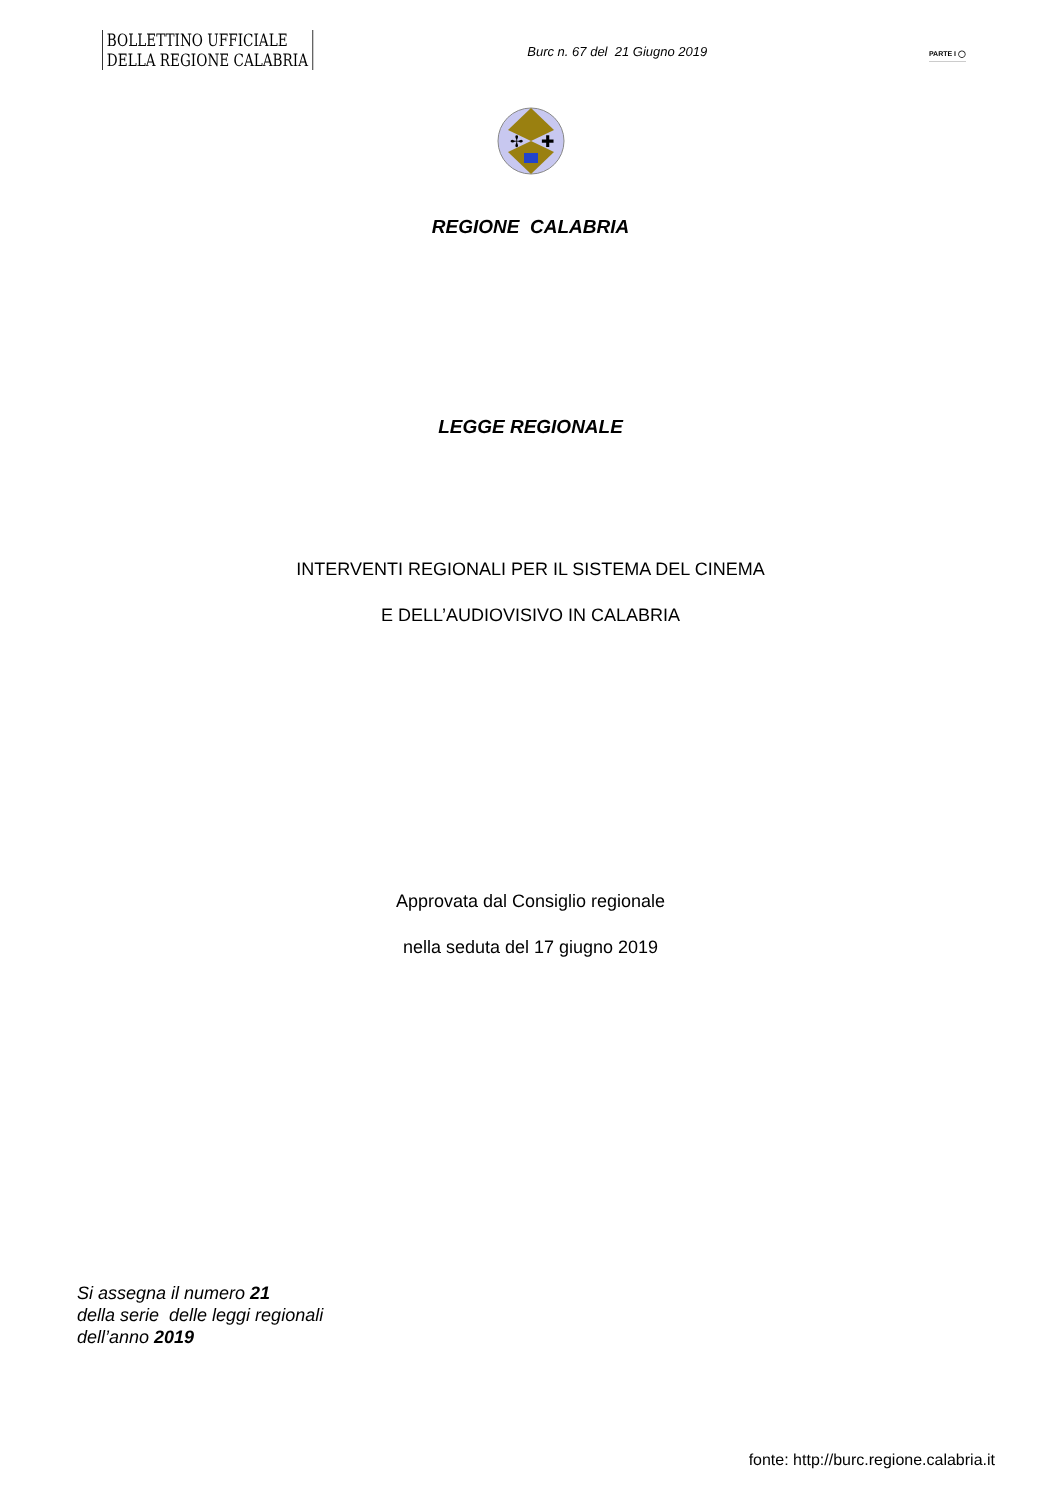BOLLETTINO UFFICIALE
DELLA REGIONE CALABRIA
Burc n. 67 del 21 Giugno 2019
PARTE I ◯
✢
✚
REGIONE CALABRIA
LEGGE REGIONALE
INTERVENTI REGIONALI PER IL SISTEMA DEL CINEMA
E DELL’AUDIOVISIVO IN CALABRIA
Approvata dal Consiglio regionale
nella seduta del 17 giugno 2019
Si assegna il numero 21
della serie delle leggi regionali
dell’anno 2019
fonte: http://burc.regione.calabria.it